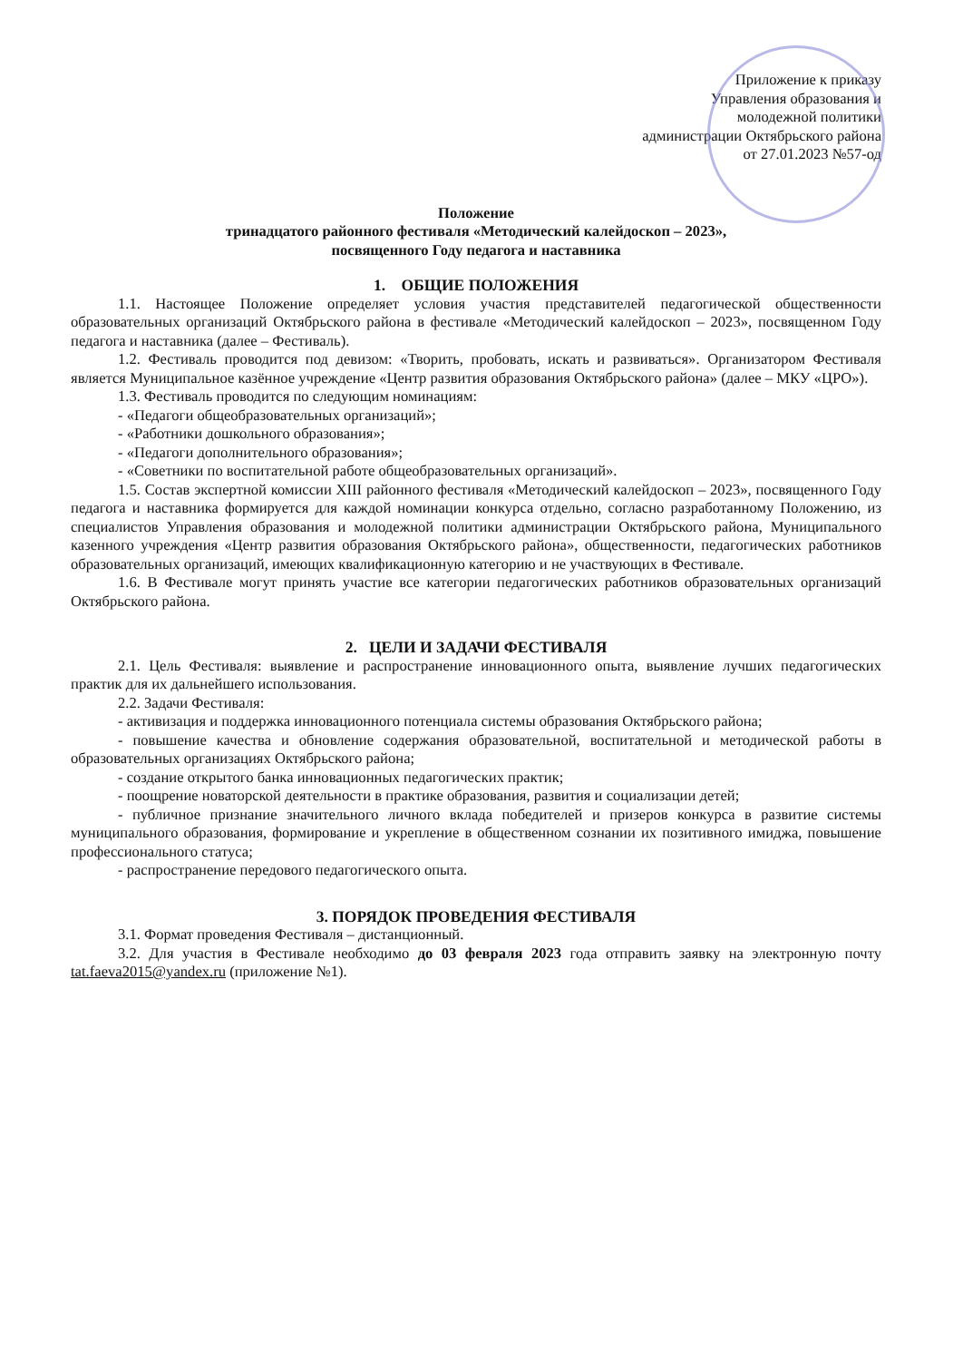Приложение к приказу
Управления образования и
молодежной политики
администрации Октябрьского района
от 27.01.2023 №57-од
Положение
тринадцатого районного фестиваля «Методический калейдоскоп – 2023»,
посвященного Году педагога и наставника
1. ОБЩИЕ ПОЛОЖЕНИЯ
1.1. Настоящее Положение определяет условия участия представителей педагогической общественности образовательных организаций Октябрьского района в фестивале «Методический калейдоскоп – 2023», посвященном Году педагога и наставника (далее – Фестиваль).
1.2. Фестиваль проводится под девизом: «Творить, пробовать, искать и развиваться». Организатором Фестиваля является Муниципальное казённое учреждение «Центр развития образования Октябрьского района» (далее – МКУ «ЦРО»).
1.3. Фестиваль проводится по следующим номинациям:
- «Педагоги общеобразовательных организаций»;
- «Работники дошкольного образования»;
- «Педагоги дополнительного образования»;
- «Советники по воспитательной работе общеобразовательных организаций».
1.5. Состав экспертной комиссии XIII районного фестиваля «Методический калейдоскоп – 2023», посвященного Году педагога и наставника формируется для каждой номинации конкурса отдельно, согласно разработанному Положению, из специалистов Управления образования и молодежной политики администрации Октябрьского района, Муниципального казенного учреждения «Центр развития образования Октябрьского района», общественности, педагогических работников образовательных организаций, имеющих квалификационную категорию и не участвующих в Фестивале.
1.6. В Фестивале могут принять участие все категории педагогических работников образовательных организаций Октябрьского района.
2. ЦЕЛИ И ЗАДАЧИ ФЕСТИВАЛЯ
2.1. Цель Фестиваля: выявление и распространение инновационного опыта, выявление лучших педагогических практик для их дальнейшего использования.
2.2. Задачи Фестиваля:
- активизация и поддержка инновационного потенциала системы образования Октябрьского района;
- повышение качества и обновление содержания образовательной, воспитательной и методической работы в образовательных организациях Октябрьского района;
- создание открытого банка инновационных педагогических практик;
- поощрение новаторской деятельности в практике образования, развития и социализации детей;
- публичное признание значительного личного вклада победителей и призеров конкурса в развитие системы муниципального образования, формирование и укрепление в общественном сознании их позитивного имиджа, повышение профессионального статуса;
- распространение передового педагогического опыта.
3. ПОРЯДОК ПРОВЕДЕНИЯ ФЕСТИВАЛЯ
3.1. Формат проведения Фестиваля – дистанционный.
3.2. Для участия в Фестивале необходимо до 03 февраля 2023 года отправить заявку на электронную почту tat.faeva2015@yandex.ru (приложение №1).